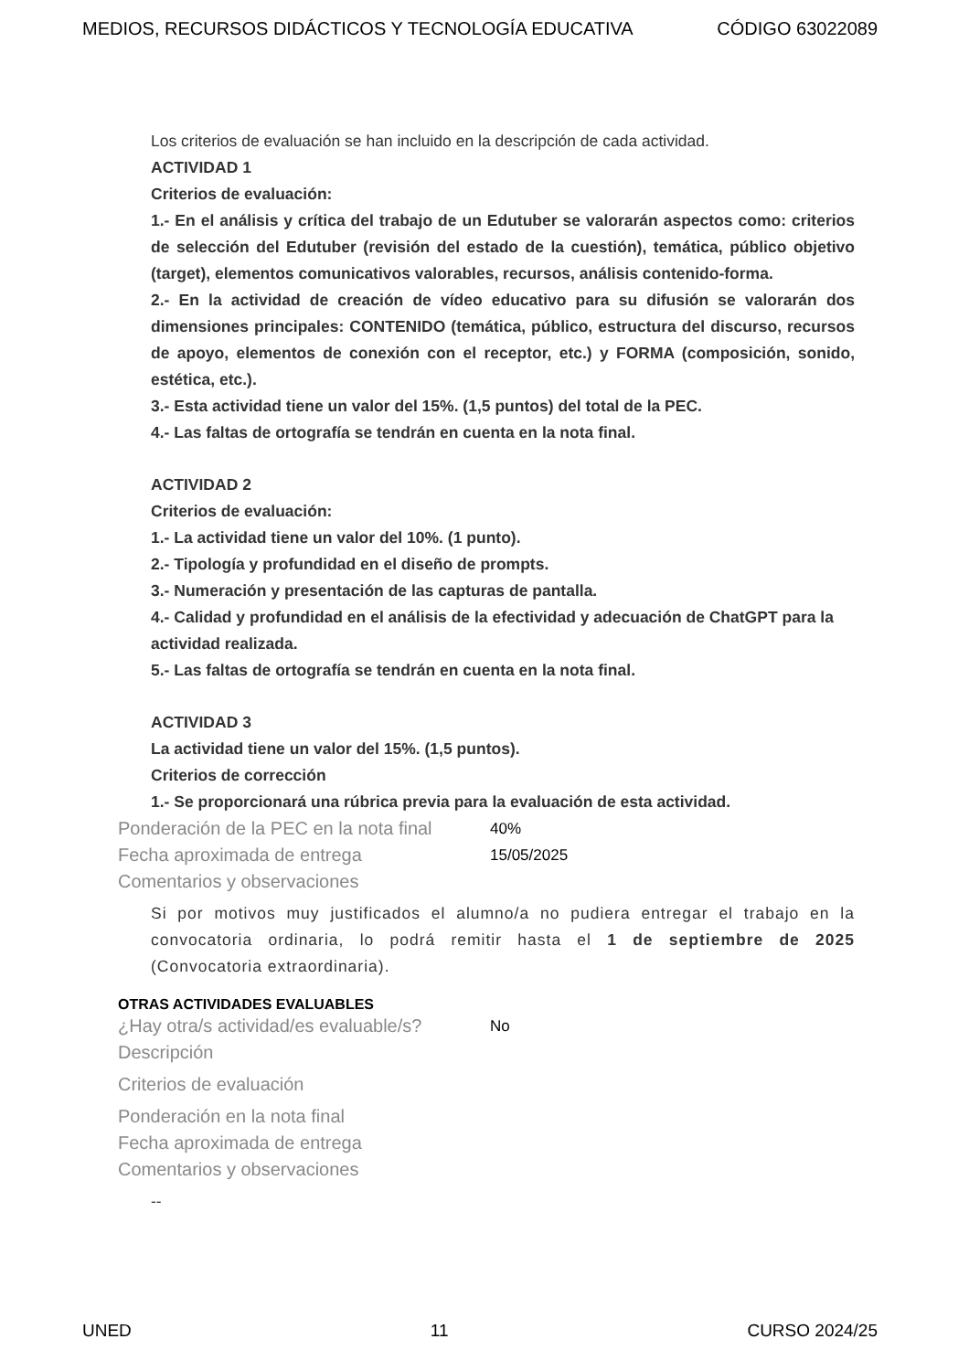MEDIOS, RECURSOS DIDÁCTICOS Y TECNOLOGÍA EDUCATIVA CÓDIGO 63022089
Los criterios de evaluación se han incluido en la descripción de cada actividad.
ACTIVIDAD 1
Criterios de evaluación:
1.- En el análisis y crítica del trabajo de un Edutuber se valorarán aspectos como: criterios de selección del Edutuber (revisión del estado de la cuestión), temática, público objetivo (target), elementos comunicativos valorables, recursos, análisis contenido-forma.
2.- En la actividad de creación de vídeo educativo para su difusión se valorarán dos dimensiones principales: CONTENIDO (temática, público, estructura del discurso, recursos de apoyo, elementos de conexión con el receptor, etc.) y FORMA (composición, sonido, estética, etc.).
3.- Esta actividad tiene un valor del 15%. (1,5 puntos) del total de la PEC.
4.- Las faltas de ortografía se tendrán en cuenta en la nota final.
ACTIVIDAD 2
Criterios de evaluación:
1.- La actividad tiene un valor del 10%. (1 punto).
2.- Tipología y profundidad en el diseño de prompts.
3.- Numeración y presentación de las capturas de pantalla.
4.- Calidad y profundidad en el análisis de la efectividad y adecuación de ChatGPT para la actividad realizada.
5.- Las faltas de ortografía se tendrán en cuenta en la nota final.
ACTIVIDAD 3
La actividad tiene un valor del 15%. (1,5 puntos).
Criterios de corrección
1.- Se proporcionará una rúbrica previa para la evaluación de esta actividad.
Ponderación de la PEC en la nota final 40%
Fecha aproximada de entrega 15/05/2025
Comentarios y observaciones
Si por motivos muy justificados el alumno/a no pudiera entregar el trabajo en la convocatoria ordinaria, lo podrá remitir hasta el 1 de septiembre de 2025 (Convocatoria extraordinaria).
OTRAS ACTIVIDADES EVALUABLES
¿Hay otra/s actividad/es evaluable/s? No
Descripción
Criterios de evaluación
Ponderación en la nota final
Fecha aproximada de entrega
Comentarios y observaciones
--
UNED 11 CURSO 2024/25